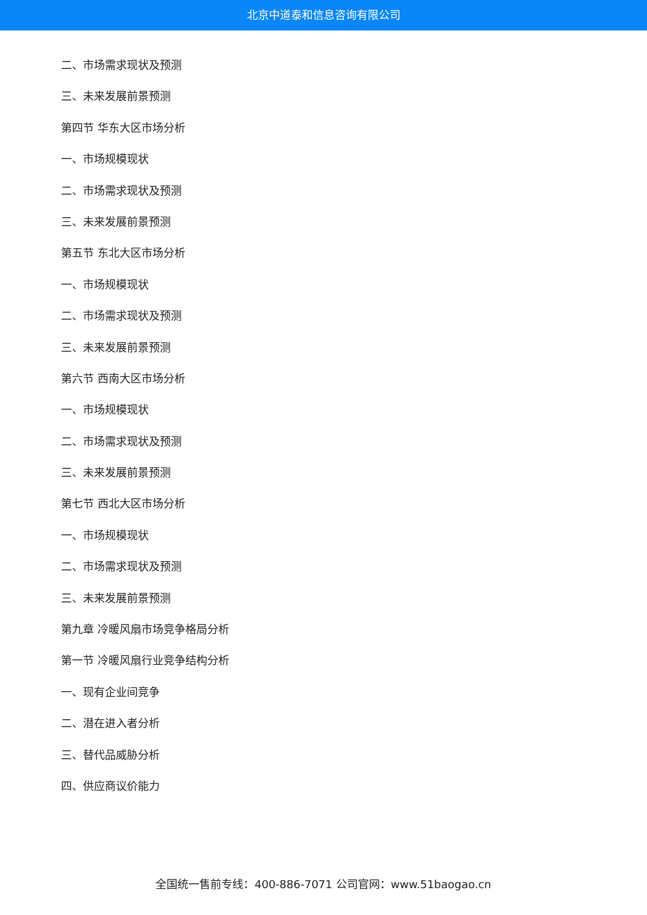北京中道泰和信息咨询有限公司
二、市场需求现状及预测
三、未来发展前景预测
第四节 华东大区市场分析
一、市场规模现状
二、市场需求现状及预测
三、未来发展前景预测
第五节 东北大区市场分析
一、市场规模现状
二、市场需求现状及预测
三、未来发展前景预测
第六节 西南大区市场分析
一、市场规模现状
二、市场需求现状及预测
三、未来发展前景预测
第七节 西北大区市场分析
一、市场规模现状
二、市场需求现状及预测
三、未来发展前景预测
第九章 冷暖风扇市场竞争格局分析
第一节 冷暖风扇行业竞争结构分析
一、现有企业间竞争
二、潜在进入者分析
三、替代品威胁分析
四、供应商议价能力
全国统一售前专线：400-886-7071 公司官网：www.51baogao.cn